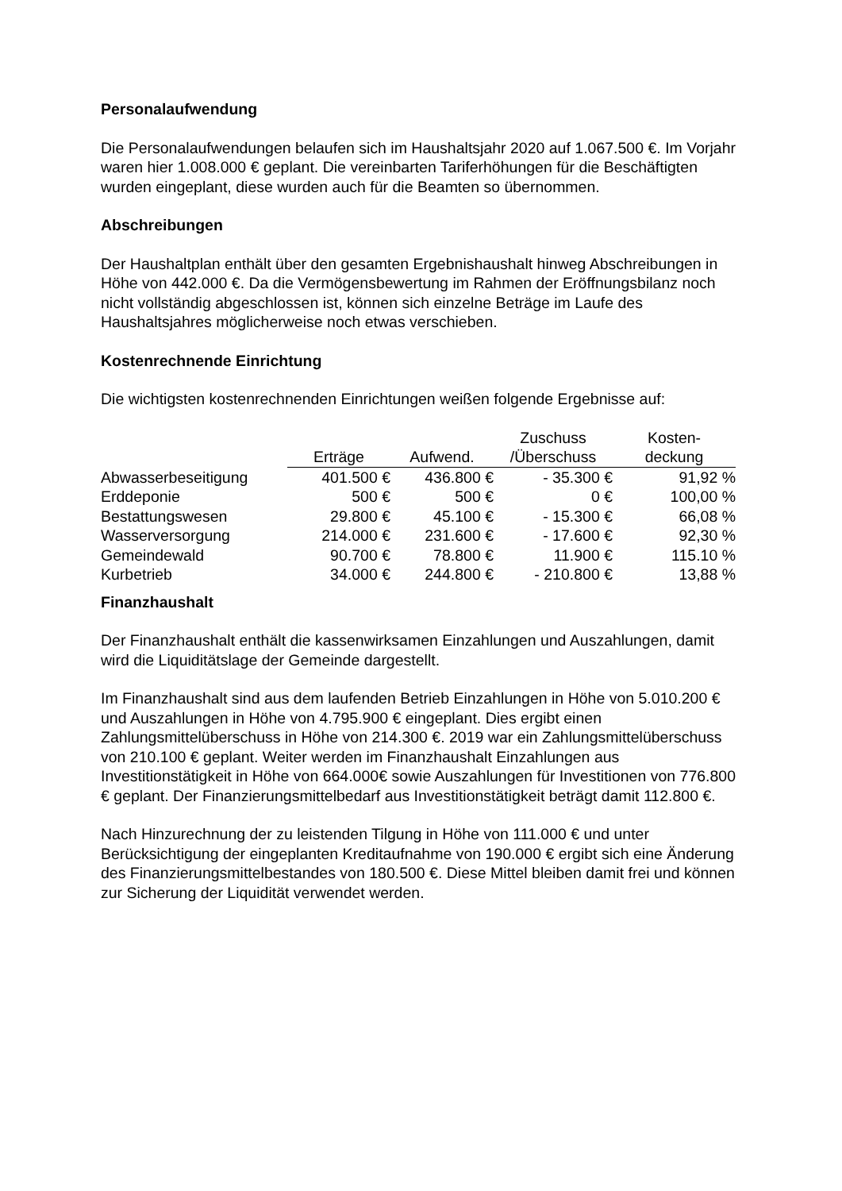Personalaufwendung
Die Personalaufwendungen belaufen sich im Haushaltsjahr 2020 auf 1.067.500 €. Im Vorjahr waren hier 1.008.000 € geplant. Die vereinbarten Tariferhöhungen für die Beschäftigten wurden eingeplant, diese wurden auch für die Beamten so übernommen.
Abschreibungen
Der Haushaltplan enthält über den gesamten Ergebnishaushalt hinweg Abschreibungen in Höhe von 442.000 €. Da die Vermögensbewertung im Rahmen der Eröffnungsbilanz noch nicht vollständig abgeschlossen ist, können sich einzelne Beträge im Laufe des Haushaltsjahres möglicherweise noch etwas verschieben.
Kostenrechnende Einrichtung
Die wichtigsten kostenrechnenden Einrichtungen weißen folgende Ergebnisse auf:
| | Erträge | Aufwend. | Zuschuss /Überschuss | Kosten- deckung |
| --- | --- | --- | --- | --- |
| Abwasserbeseitigung | 401.500 € | 436.800 € | - 35.300 € | 91,92 % |
| Erddeponie | 500 € | 500 € | 0 € | 100,00 % |
| Bestattungswesen | 29.800 € | 45.100 € | - 15.300 € | 66,08 % |
| Wasserversorgung | 214.000 € | 231.600 € | - 17.600 € | 92,30 % |
| Gemeindewald | 90.700 € | 78.800 € | 11.900 € | 115.10 % |
| Kurbetrieb | 34.000 € | 244.800 € | - 210.800 € | 13,88 % |
Finanzhaushalt
Der Finanzhaushalt enthält die kassenwirksamen Einzahlungen und Auszahlungen, damit wird die Liquiditätslage der Gemeinde dargestellt.
Im Finanzhaushalt sind aus dem laufenden Betrieb Einzahlungen in Höhe von 5.010.200 € und Auszahlungen in Höhe von 4.795.900 € eingeplant. Dies ergibt einen Zahlungsmittelüberschuss in Höhe von 214.300 €. 2019 war ein Zahlungsmittelüberschuss von 210.100 € geplant. Weiter werden im Finanzhaushalt Einzahlungen aus Investitionstätigkeit in Höhe von 664.000€ sowie Auszahlungen für Investitionen von 776.800 € geplant. Der Finanzierungsmittelbedarf aus Investitionstätigkeit beträgt damit 112.800 €.
Nach Hinzurechnung der zu leistenden Tilgung in Höhe von 111.000 € und unter Berücksichtigung der eingeplanten Kreditaufnahme von 190.000 € ergibt sich eine Änderung des Finanzierungsmittelbestandes von 180.500 €. Diese Mittel bleiben damit frei und können zur Sicherung der Liquidität verwendet werden.